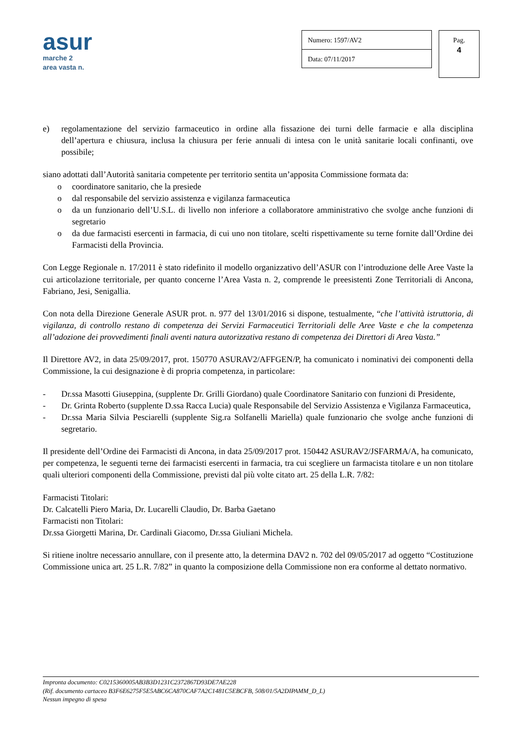asur
marche 2
area vasta n.
Numero: 1597/AV2
Data: 07/11/2017
Pag.
4
e) regolamentazione del servizio farmaceutico in ordine alla fissazione dei turni delle farmacie e alla disciplina dell’apertura e chiusura, inclusa la chiusura per ferie annuali di intesa con le unità sanitarie locali confinanti, ove possibile;
siano adottati dall’Autorità sanitaria competente per territorio sentita un’apposita Commissione formata da:
o coordinatore sanitario, che la presiede
o dal responsabile del servizio assistenza e vigilanza farmaceutica
o da un funzionario dell’U.S.L. di livello non inferiore a collaboratore amministrativo che svolge anche funzioni di segretario
o da due farmacisti esercenti in farmacia, di cui uno non titolare, scelti rispettivamente su terne fornite dall’Ordine dei Farmacisti della Provincia.
Con Legge Regionale n. 17/2011 è stato ridefinito il modello organizzativo dell’ASUR con l’introduzione delle Aree Vaste la cui articolazione territoriale, per quanto concerne l’Area Vasta n. 2, comprende le preesistenti Zone Territoriali di Ancona, Fabriano, Jesi, Senigallia.
Con nota della Direzione Generale ASUR prot. n. 977 del 13/01/2016 si dispone, testualmente, “che l’attività istruttoria, di vigilanza, di controllo restano di competenza dei Servizi Farmaceutici Territoriali delle Aree Vaste e che la competenza all’adozione dei provvedimenti finali aventi natura autorizzativa restano di competenza dei Direttori di Area Vasta.”
Il Direttore AV2, in data 25/09/2017, prot. 150770 ASURAV2/AFFGEN/P, ha comunicato i nominativi dei componenti della Commissione, la cui designazione è di propria competenza, in particolare:
- Dr.ssa Masotti Giuseppina, (supplente Dr. Grilli Giordano) quale Coordinatore Sanitario con funzioni di Presidente,
- Dr. Grinta Roberto (supplente D.ssa Racca Lucia) quale Responsabile del Servizio Assistenza e Vigilanza Farmaceutica,
- Dr.ssa Maria Silvia Pesciarelli (supplente Sig.ra Solfanelli Mariella) quale funzionario che svolge anche funzioni di segretario.
Il presidente dell’Ordine dei Farmacisti di Ancona, in data 25/09/2017 prot. 150442 ASURAV2/JSFARMA/A, ha comunicato, per competenza, le seguenti terne dei farmacisti esercenti in farmacia, tra cui scegliere un farmacista titolare e un non titolare quali ulteriori componenti della Commissione, previsti dal più volte citato art. 25 della L.R. 7/82:
Farmacisti Titolari:
Dr. Calcatelli Piero Maria, Dr. Lucarelli Claudio, Dr. Barba Gaetano
Farmacisti non Titolari:
Dr.ssa Giorgetti Marina, Dr. Cardinali Giacomo, Dr.ssa Giuliani Michela.
Si ritiene inoltre necessario annullare, con il presente atto, la determina DAV2 n. 702 del 09/05/2017 ad oggetto “Costituzione Commissione unica art. 25 L.R. 7/82” in quanto la composizione della Commissione non era conforme al dettato normativo.
Impronta documento: C0215360005AB3B3D1231C2372867D93DE7AE228
(Rif. documento cartaceo B3F6E6275F5E5ABC6CA870CAF7A2C1481C5EBCFB, 508/01/5A2DIPAMM_D_L)
Nessun impegno di spesa